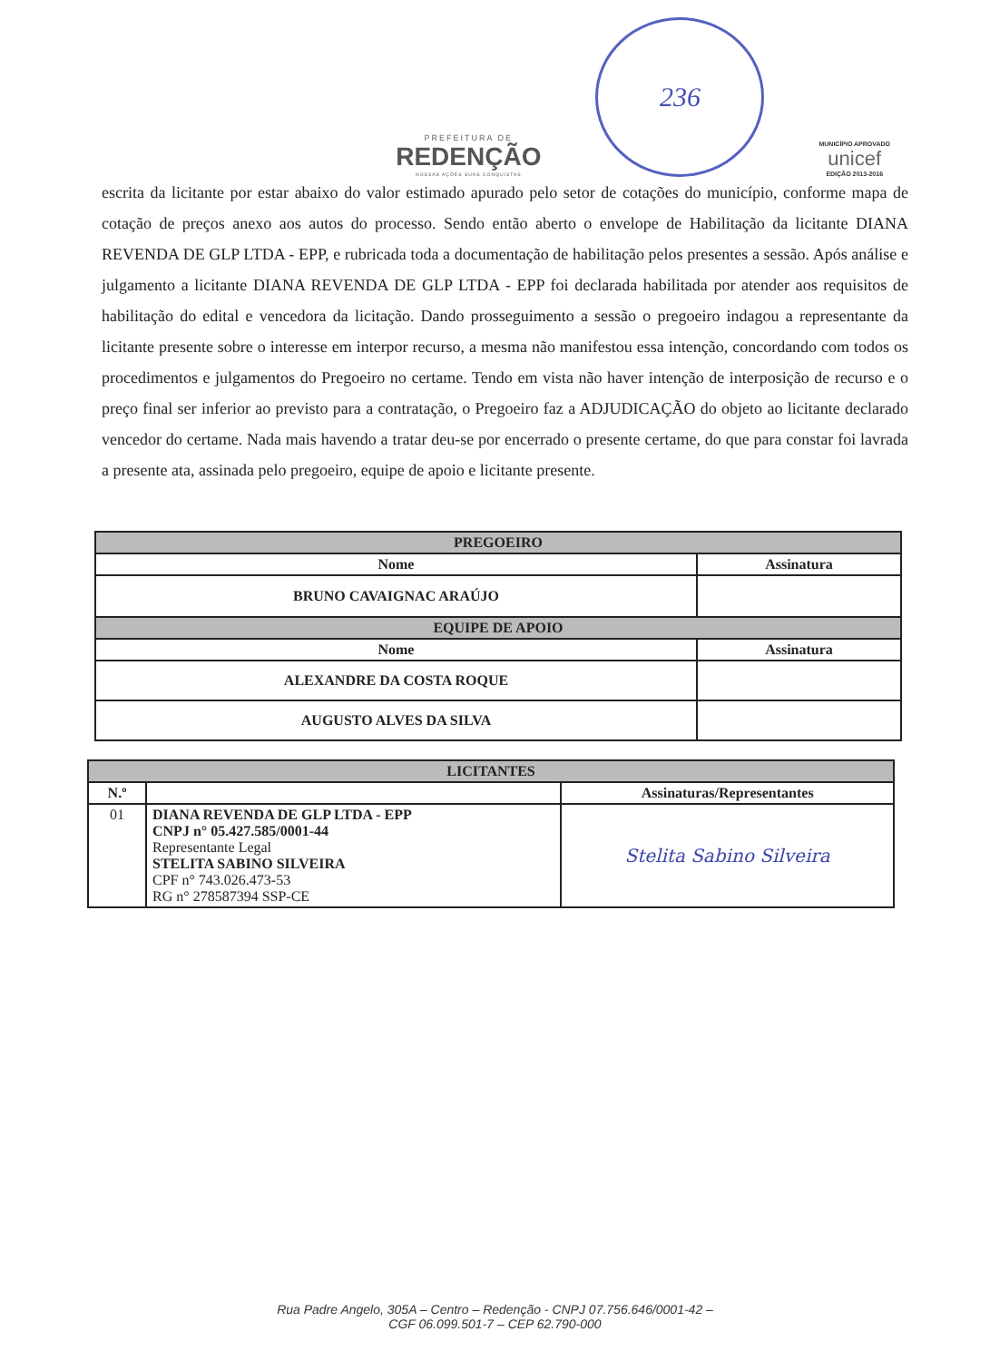PREFEITURA DE
REDENÇÃO
NOSSAS AÇÕES SUAS CONQUISTAS
236
MUNICÍPIO APROVADO
unicef
EDIÇÃO 2013-2016
escrita da licitante por estar abaixo do valor estimado apurado pelo setor de cotações do município, conforme mapa de cotação de preços anexo aos autos do processo. Sendo então aberto o envelope de Habilitação da licitante DIANA REVENDA DE GLP LTDA - EPP, e rubricada toda a documentação de habilitação pelos presentes a sessão. Após análise e julgamento a licitante DIANA REVENDA DE GLP LTDA - EPP foi declarada habilitada por atender aos requisitos de habilitação do edital e vencedora da licitação. Dando prosseguimento a sessão o pregoeiro indagou a representante da licitante presente sobre o interesse em interpor recurso, a mesma não manifestou essa intenção, concordando com todos os procedimentos e julgamentos do Pregoeiro no certame. Tendo em vista não haver intenção de interposição de recurso e o preço final ser inferior ao previsto para a contratação, o Pregoeiro faz a ADJUDICAÇÃO do objeto ao licitante declarado vencedor do certame. Nada mais havendo a tratar deu-se por encerrado o presente certame, do que para constar foi lavrada a presente ata, assinada pelo pregoeiro, equipe de apoio e licitante presente.
| PREGOEIRO | |
| --- | --- |
| Nome | Assinatura |
| BRUNO CAVAIGNAC ARAÚJO | |
| EQUIPE DE APOIO | |
| Nome | Assinatura |
| ALEXANDRE DA COSTA ROQUE | |
| AUGUSTO ALVES DA SILVA | |
| LICITANTES | | |
| --- | --- | --- |
| N.º | | Assinaturas/Representantes |
| 01 | DIANA REVENDA DE GLP LTDA - EPP CNPJ n° 05.427.585/0001-44 Representante Legal STELITA SABINO SILVEIRA CPF n° 743.026.473-53 RG n° 278587394 SSP-CE | Stelita Sabino Silveira |
Rua Padre Angelo, 305A – Centro – Redenção - CNPJ 07.756.646/0001-42 –
CGF 06.099.501-7 – CEP 62.790-000